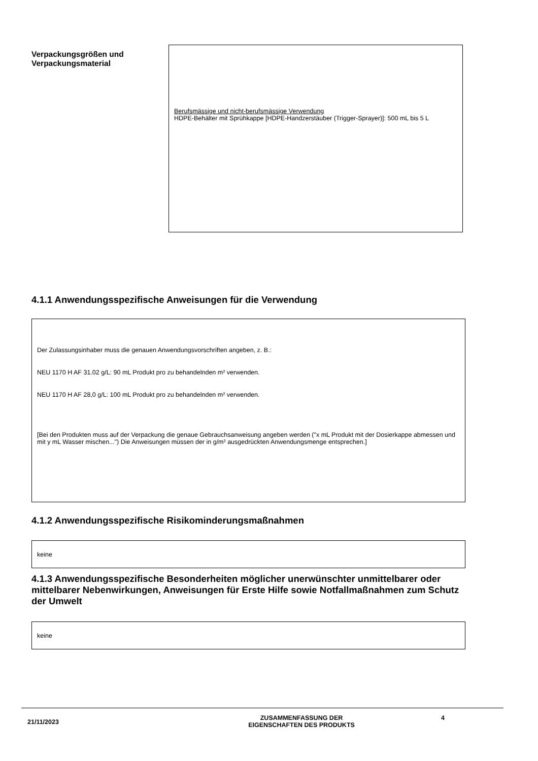Verpackungsgrößen und Verpackungsmaterial
Berufsmässige und nicht-berufsmässige Verwendung
HDPE-Behälter mit Sprühkappe [HDPE-Handzerstäuber (Trigger-Sprayer)]: 500 mL bis 5 L
4.1.1 Anwendungsspezifische Anweisungen für die Verwendung
Der Zulassungsinhaber muss die genauen Anwendungsvorschriften angeben, z. B.:
NEU 1170 H AF 31.02 g/L: 90 mL Produkt pro zu behandelnden m² verwenden.
NEU 1170 H AF 28,0 g/L: 100 mL Produkt pro zu behandelnden m² verwenden.
[Bei den Produkten muss auf der Verpackung die genaue Gebrauchsanweisung angeben werden ("x mL Produkt mit der Dosierkappe abmessen und mit y mL Wasser mischen...") Die Anweisungen müssen der in g/m² ausgedrückten Anwendungsmenge entsprechen.]
4.1.2 Anwendungsspezifische Risikominderungsmaßnahmen
keine
4.1.3 Anwendungsspezifische Besonderheiten möglicher unerwünschter unmittelbarer oder mittelbarer Nebenwirkungen, Anweisungen für Erste Hilfe sowie Notfallmaßnahmen zum Schutz der Umwelt
keine
21/11/2023
ZUSAMMENFASSUNG DER
EIGENSCHAFTEN DES PRODUKTS
4